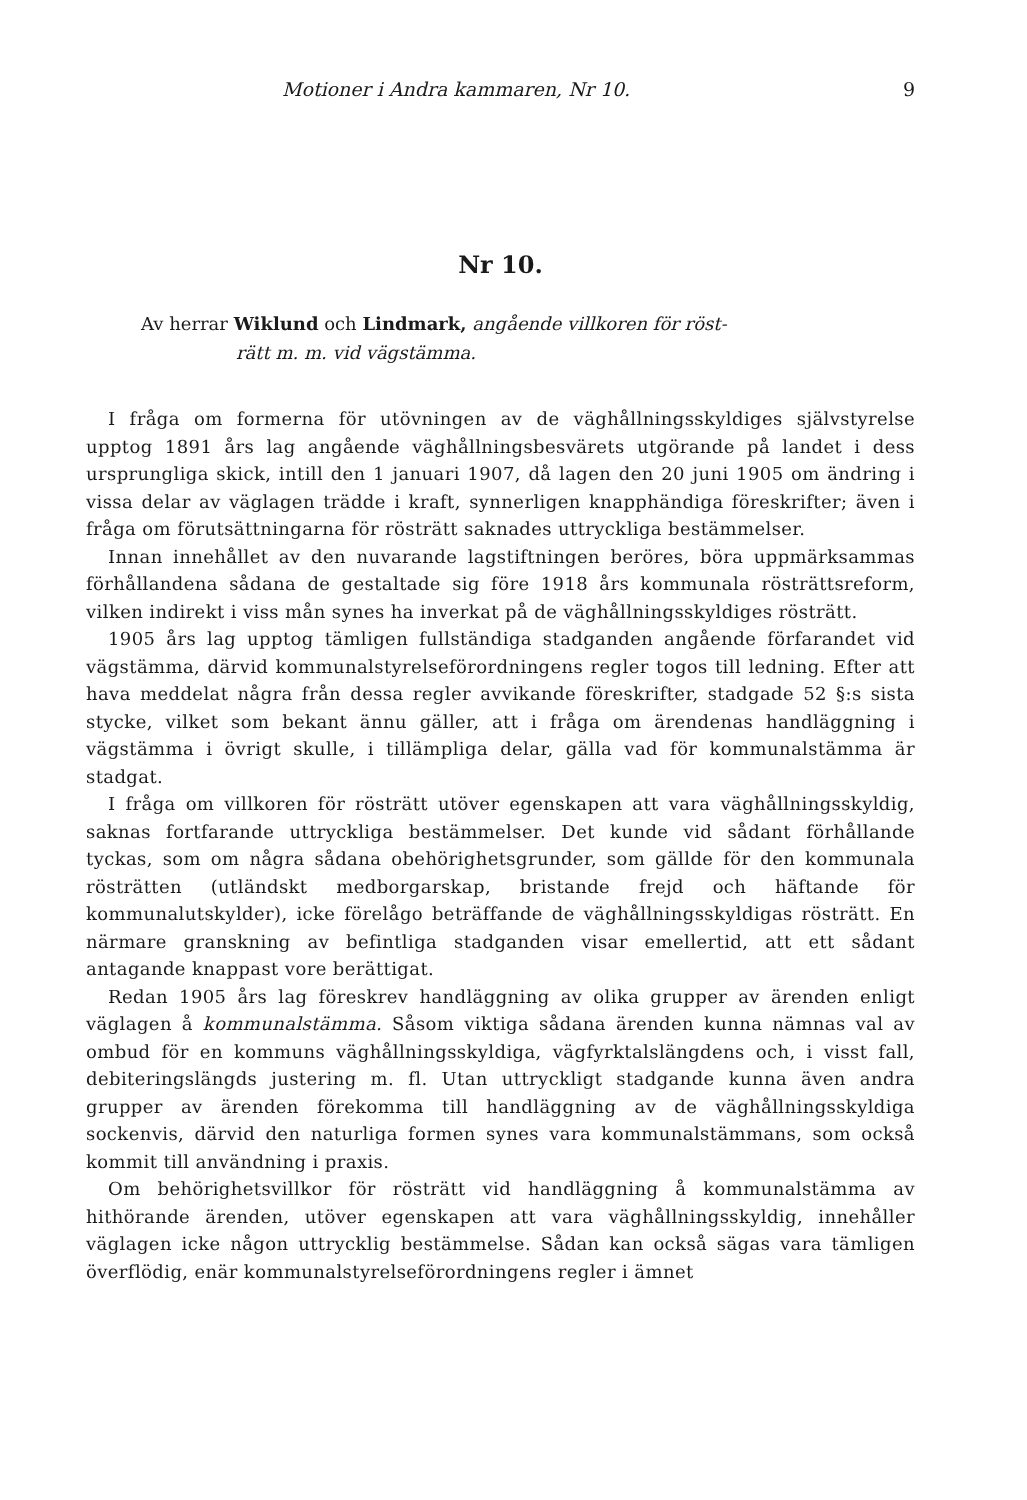Motioner i Andra kammaren, Nr 10. 9
Nr 10.
Av herrar Wiklund och Lindmark, angående villkoren för röst-
rätt m. m. vid vägstämma.
I fråga om formerna för utövningen av de väghållningsskyldiges självstyrelse upptog 1891 års lag angående väghållningsbesvärets utgörande på landet i dess ursprungliga skick, intill den 1 januari 1907, då lagen den 20 juni 1905 om ändring i vissa delar av väglagen trädde i kraft, synnerligen knapphändiga föreskrifter; även i fråga om förutsättningarna för rösträtt saknades uttryckliga bestämmelser.
Innan innehållet av den nuvarande lagstiftningen beröres, böra uppmärksammas förhållandena sådana de gestaltade sig före 1918 års kommunala rösträttsreform, vilken indirekt i viss mån synes ha inverkat på de väghållningsskyldiges rösträtt.
1905 års lag upptog tämligen fullständiga stadganden angående förfarandet vid vägstämma, därvid kommunalstyrelseförordningens regler togos till ledning. Efter att hava meddelat några från dessa regler avvikande föreskrifter, stadgade 52 §:s sista stycke, vilket som bekant ännu gäller, att i fråga om ärendenas handläggning i vägstämma i övrigt skulle, i tillämpliga delar, gälla vad för kommunalstämma är stadgat.
I fråga om villkoren för rösträtt utöver egenskapen att vara väghållningsskyldig, saknas fortfarande uttryckliga bestämmelser. Det kunde vid sådant förhållande tyckas, som om några sådana obehörighetsgrunder, som gällde för den kommunala rösträtten (utländskt medborgarskap, bristande frejd och häftande för kommunalutskylder), icke förelågo beträffande de väghållningsskyldigas rösträtt. En närmare granskning av befintliga stadganden visar emellertid, att ett sådant antagande knappast vore berättigat.
Redan 1905 års lag föreskrev handläggning av olika grupper av ärenden enligt väglagen å kommunalstämma. Såsom viktiga sådana ärenden kunna nämnas val av ombud för en kommuns väghållningsskyldiga, vägfyrktalslängdens och, i visst fall, debiteringslängds justering m. fl. Utan uttryckligt stadgande kunna även andra grupper av ärenden förekomma till handläggning av de väghållningsskyldiga sockenvis, därvid den naturliga formen synes vara kommunalstämmans, som också kommit till användning i praxis.
Om behörighetsvillkor för rösträtt vid handläggning å kommunalstämma av hithörande ärenden, utöver egenskapen att vara väghållningsskyldig, innehåller väglagen icke någon uttrycklig bestämmelse. Sådan kan också sägas vara tämligen överflödig, enär kommunalstyrelseförordningens regler i ämnet